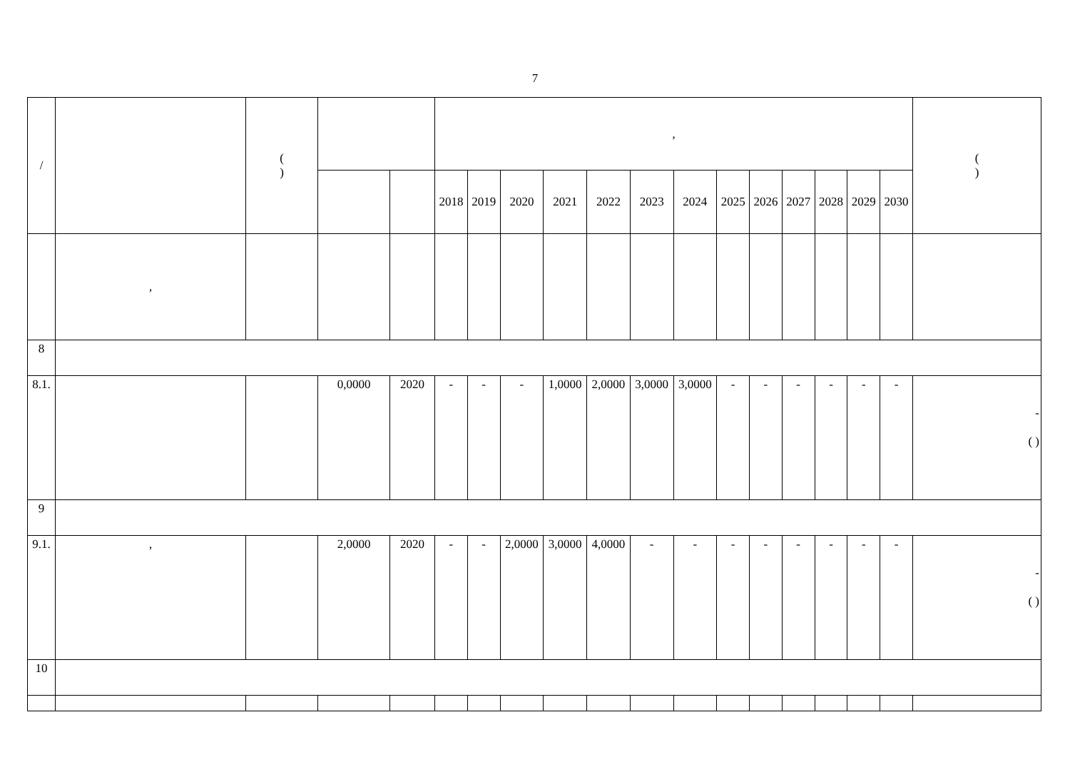7
| / | | ( ) | | | , | | | | | | | | | | | | | ( ) |
| --- | --- | --- | --- | --- | --- | --- | --- | --- | --- | --- | --- | --- | --- | --- | --- | --- | --- | --- |
| | | | | | 2018 | 2019 | 2020 | 2021 | 2022 | 2023 | 2024 | 2025 | 2026 | 2027 | 2028 | 2029 | 2030 | |
| | , | | | | | | | | | | | | | | | | | |
| 8 | | | | | | | | | | | | | | | | | | |
| 8.1. | | | 0,0000 | 2020 | - | - | - | 1,0000 | 2,0000 | 3,0000 | 3,0000 | - | - | - | - | - | - | - ( ) |
| 9 | | | | | | | | | | | | | | | | | | |
| 9.1. | , | | 2,0000 | 2020 | - | - | 2,0000 | 3,0000 | 4,0000 | - | - | - | - | - | - | - | - | - ( ) |
| 10 | | | | | | | | | | | | | | | | | | |